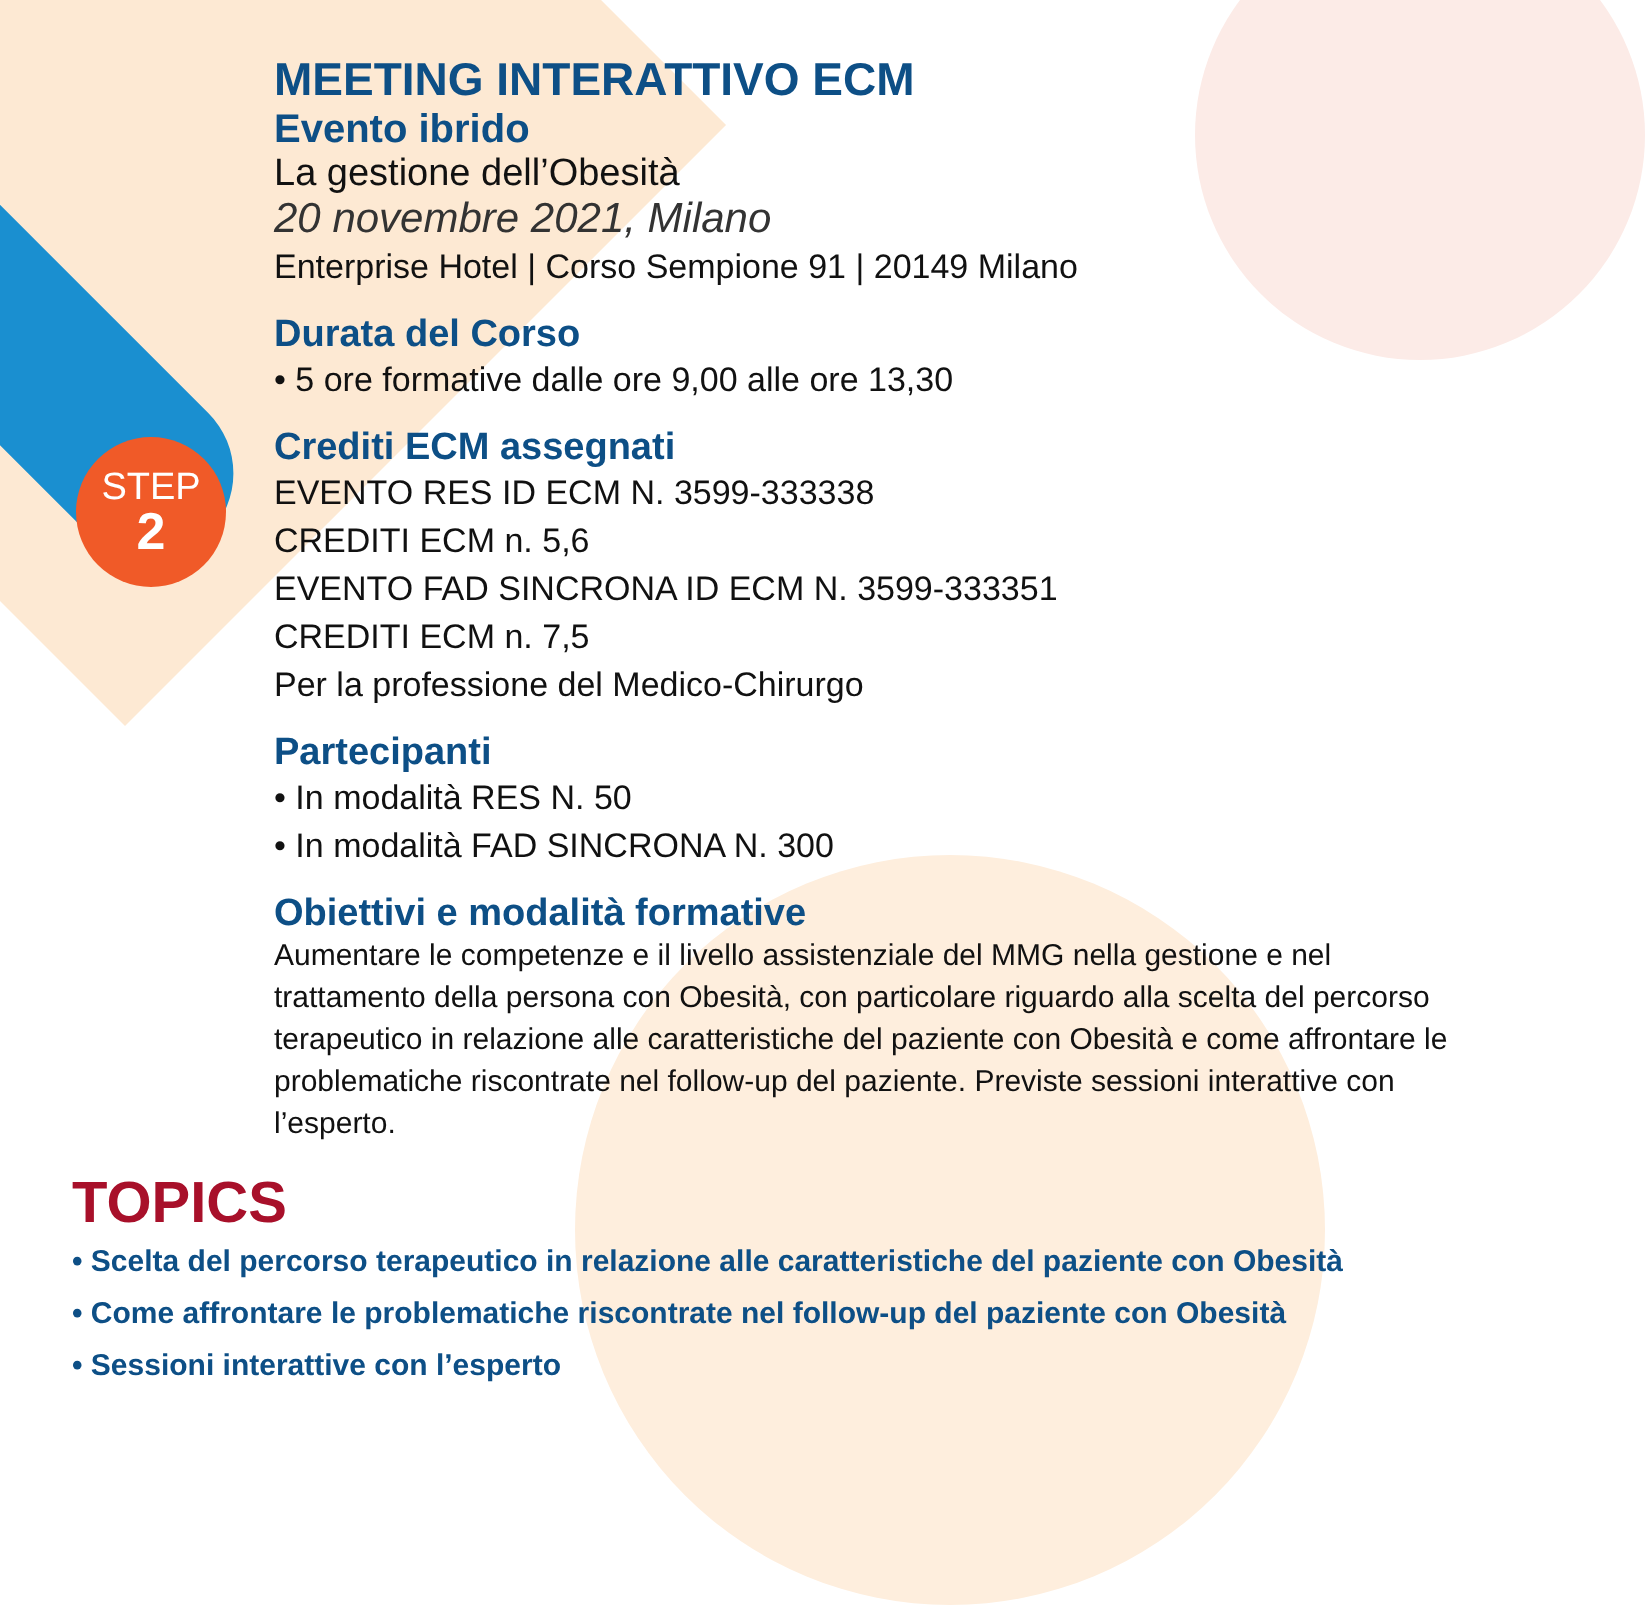STEP
2
MEETING INTERATTIVO ECM
Evento ibrido
La gestione dell’Obesità
20 novembre 2021, Milano
Enterprise Hotel | Corso Sempione 91 | 20149 Milano
Durata del Corso
• 5 ore formative dalle ore 9,00 alle ore 13,30
Crediti ECM assegnati
EVENTO RES ID ECM N. 3599-333338
CREDITI ECM n. 5,6
EVENTO FAD SINCRONA ID ECM N. 3599-333351
CREDITI ECM n. 7,5
Per la professione del Medico-Chirurgo
Partecipanti
• In modalità RES N. 50
• In modalità FAD SINCRONA N. 300
Obiettivi e modalità formative
Aumentare le competenze e il livello assistenziale del MMG nella gestione e nel trattamento della persona con Obesità, con particolare riguardo alla scelta del percorso terapeutico in relazione alle caratteristiche del paziente con Obesità e come affrontare le problematiche riscontrate nel follow-up del paziente. Previste sessioni interattive con l’esperto.
TOPICS
• Scelta del percorso terapeutico in relazione alle caratteristiche del paziente con Obesità
• Come affrontare le problematiche riscontrate nel follow-up del paziente con Obesità
• Sessioni interattive con l’esperto